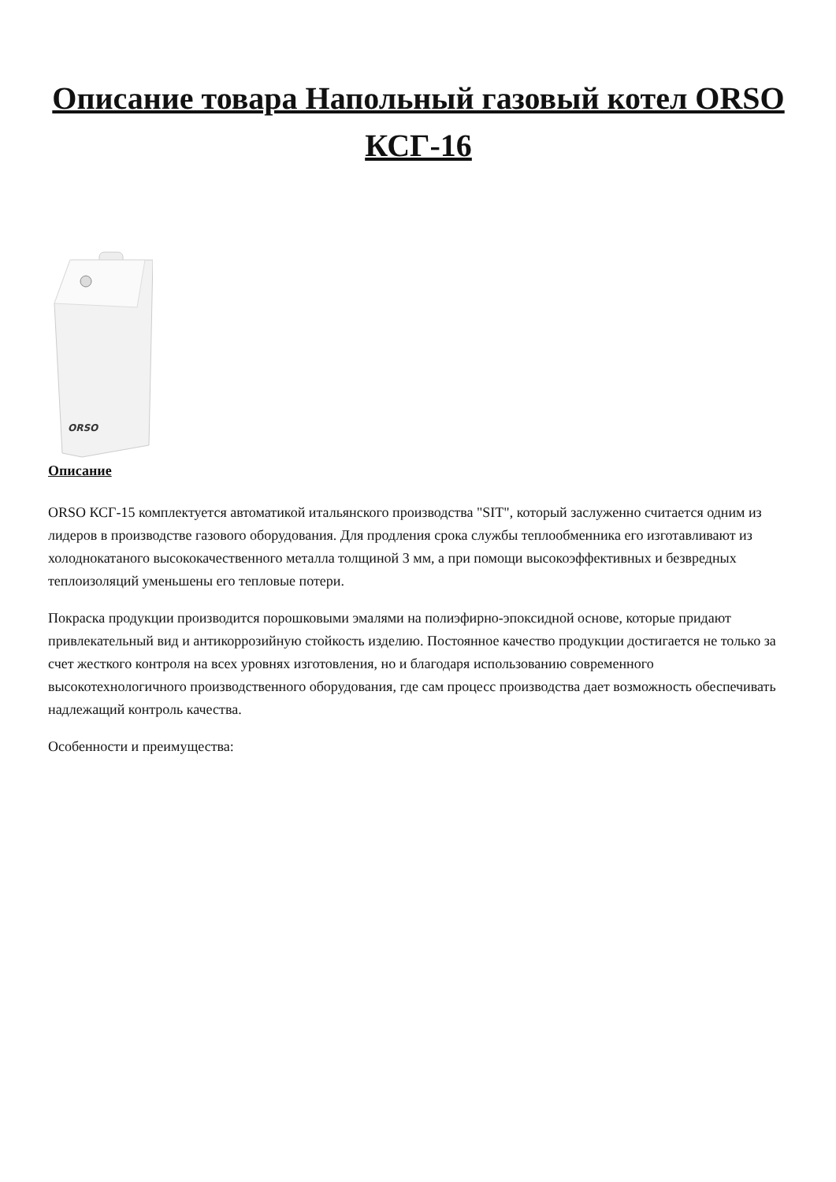Описание товара Напольный газовый котел ORSO КСГ-16
ORSO
Описание
ORSO КСГ-15 комплектуется автоматикой итальянского производства "SIT", который заслуженно считается одним из лидеров в производстве газового оборудования. Для продления срока службы теплообменника его изготавливают из холоднокатаного высококачественного металла толщиной 3 мм, а при помощи высокоэффективных и безвредных теплоизоляций уменьшены его тепловые потери.
Покраска продукции производится порошковыми эмалями на полиэфирно-эпоксидной основе, которые придают привлекательный вид и антикоррозийную стойкость изделию. Постоянное качество продукции достигается не только за счет жесткого контроля на всех уровнях изготовления, но и благодаря использованию современного высокотехнологичного производственного оборудования, где сам процесс производства дает возможность обеспечивать надлежащий контроль качества.
Особенности и преимущества: